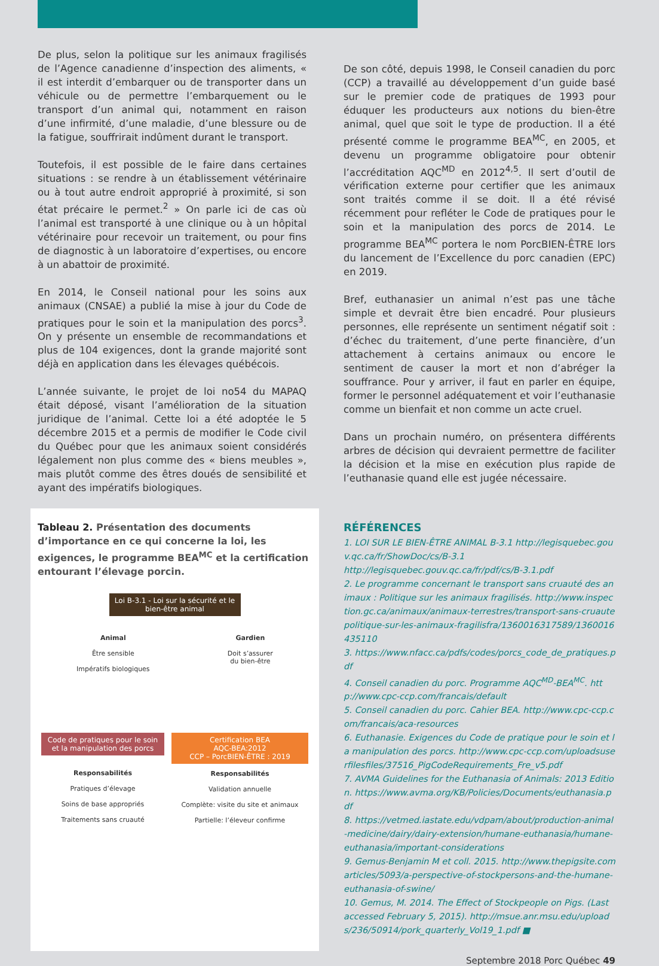De plus, selon la politique sur les animaux fragilisés de l’Agence canadienne d’inspection des aliments, « il est interdit d’embarquer ou de transporter dans un véhicule ou de permettre l’embarquement ou le transport d’un animal qui, notamment en raison d’une infirmité, d’une maladie, d’une blessure ou de la fatigue, souffrirait indûment durant le transport.
Toutefois, il est possible de le faire dans certaines situations : se rendre à un établissement vétérinaire ou à tout autre endroit approprié à proximité, si son état précaire le permet.<sup>2</sup> » On parle ici de cas où l’animal est transporté à une clinique ou à un hôpital vétérinaire pour recevoir un traitement, ou pour fins de diagnostic à un laboratoire d’expertises, ou encore à un abattoir de proximité.
En 2014, le Conseil national pour les soins aux animaux (CNSAE) a publié la mise à jour du Code de pratiques pour le soin et la manipulation des porcs<sup>3</sup>. On y présente un ensemble de recommandations et plus de 104 exigences, dont la grande majorité sont déjà en application dans les élevages québécois.
L’année suivante, le projet de loi no54 du MAPAQ était déposé, visant l’amélioration de la situation juridique de l’animal. Cette loi a été adoptée le 5 décembre 2015 et a permis de modifier le Code civil du Québec pour que les animaux soient considérés légalement non plus comme des « biens meubles », mais plutôt comme des êtres doués de sensibilité et ayant des impératifs biologiques.
Tableau 2. Présentation des documents d’importance en ce qui concerne la loi, les exigences, le programme BEA<sup>MC</sup> et la certification entourant l’élevage porcin.
Loi B-3.1 - Loi sur la sécurité et le bien-être animal
Animal
Être sensible
Impératifs biologiques
Gardien
Doit s’assurer
du bien-être
Code de pratiques pour le soin et la manipulation des porcs
Responsabilités
Pratiques d’élevage
Soins de base appropriés
Traitements sans cruauté
Certification BEA
AQC-BEA:2012
CCP – PorcBIEN-ÊTRE : 2019
Responsabilités
Validation annuelle
Complète: visite du site et animaux
Partielle: l’éleveur confirme
De son côté, depuis 1998, le Conseil canadien du porc (CCP) a travaillé au développement d’un guide basé sur le premier code de pratiques de 1993 pour éduquer les producteurs aux notions du bien-être animal, quel que soit le type de production. Il a été présenté comme le programme BEA<sup>MC</sup>, en 2005, et devenu un programme obligatoire pour obtenir l’accréditation AQC<sup>MD</sup> en 2012<sup>4,5</sup>. Il sert d’outil de vérification externe pour certifier que les animaux sont traités comme il se doit. Il a été révisé récemment pour refléter le Code de pratiques pour le soin et la manipulation des porcs de 2014. Le programme BEA<sup>MC</sup> portera le nom PorcBIEN-ÊTRE lors du lancement de l’Excellence du porc canadien (EPC) en 2019.
Bref, euthanasier un animal n’est pas une tâche simple et devrait être bien encadré. Pour plusieurs personnes, elle représente un sentiment négatif soit : d’échec du traitement, d’une perte financière, d’un attachement à certains animaux ou encore le sentiment de causer la mort et non d’abréger la souffrance. Pour y arriver, il faut en parler en équipe, former le personnel adéquatement et voir l’euthanasie comme un bienfait et non comme un acte cruel.
Dans un prochain numéro, on présentera différents arbres de décision qui devraient permettre de faciliter la décision et la mise en exécution plus rapide de l’euthanasie quand elle est jugée nécessaire.
RÉFÉRENCES
1. LOI SUR LE BIEN-ÊTRE ANIMAL B-3.1 http://legisquebec.gouv.qc.ca/fr/ShowDoc/cs/B-3.1
http://legisquebec.gouv.qc.ca/fr/pdf/cs/B-3.1.pdf
2. Le programme concernant le transport sans cruauté des animaux : Politique sur les animaux fragilisés. http://www.inspection.gc.ca/animaux/animaux-terrestres/transport-sans-cruautepolitique-sur-les-animaux-fragilisfra/1360016317589/1360016435110
3. https://www.nfacc.ca/pdfs/codes/porcs_code_de_pratiques.pdf
4. Conseil canadien du porc. Programme AQC<sup>MD</sup>-BEA<sup>MC</sup>. http://www.cpc-ccp.com/francais/default
5. Conseil canadien du porc. Cahier BEA. http://www.cpc-ccp.com/francais/aca-resources
6. Euthanasie. Exigences du Code de pratique pour le soin et la manipulation des porcs. http://www.cpc-ccp.com/uploadsuserfilesfiles/37516_PigCodeRequirements_Fre_v5.pdf
7. AVMA Guidelines for the Euthanasia of Animals: 2013 Edition. https://www.avma.org/KB/Policies/Documents/euthanasia.pdf
8. https://vetmed.iastate.edu/vdpam/about/production-animal-medicine/dairy/dairy-extension/humane-euthanasia/humane-euthanasia/important-considerations
9. Gemus-Benjamin M et coll. 2015. http://www.thepigsite.comarticles/5093/a-perspective-of-stockpersons-and-the-humane-euthanasia-of-swine/
10. Gemus, M. 2014. The Effect of Stockpeople on Pigs. (Last accessed February 5, 2015). http://msue.anr.msu.edu/uploads/236/50914/pork_quarterly_Vol19_1.pdf ■
Septembre 2018 Porc Québec 49